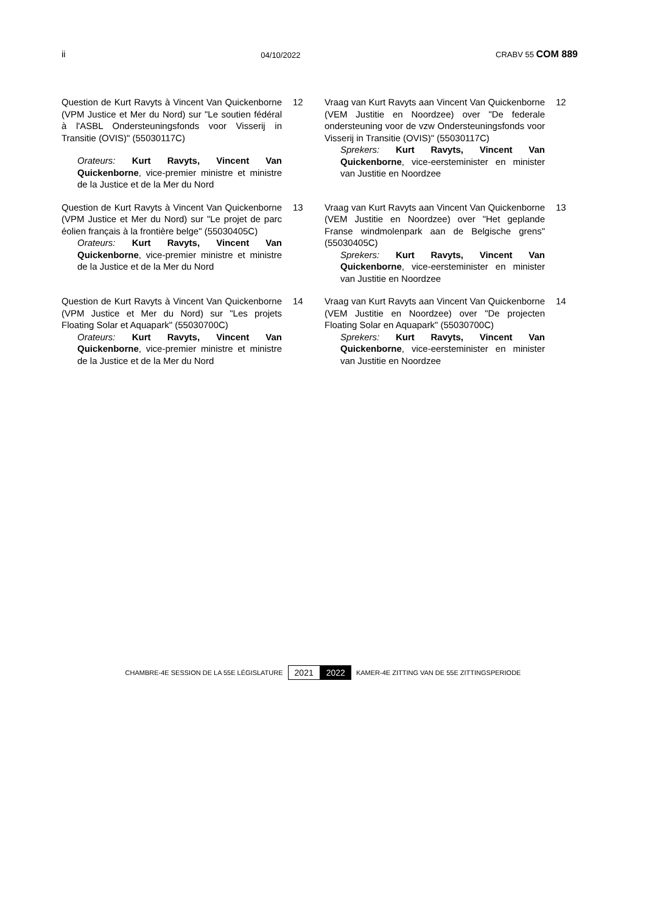ii 04/10/2022 CRABV 55 COM 889
Question de Kurt Ravyts à Vincent Van Quickenborne (VPM Justice et Mer du Nord) sur "Le soutien fédéral à l'ASBL Ondersteuningsfonds voor Visserij in Transitie (OVIS)" (55030117C)
Orateurs: Kurt Ravyts, Vincent Van Quickenborne, vice-premier ministre et ministre de la Justice et de la Mer du Nord
12
Vraag van Kurt Ravyts aan Vincent Van Quickenborne (VEM Justitie en Noordzee) over "De federale ondersteuning voor de vzw Ondersteuningsfonds voor Visserij in Transitie (OVIS)" (55030117C)
Sprekers: Kurt Ravyts, Vincent Van Quickenborne, vice-eersteminister en minister van Justitie en Noordzee
12
Question de Kurt Ravyts à Vincent Van Quickenborne (VPM Justice et Mer du Nord) sur "Le projet de parc éolien français à la frontière belge" (55030405C)
Orateurs: Kurt Ravyts, Vincent Van Quickenborne, vice-premier ministre et ministre de la Justice et de la Mer du Nord
13
Vraag van Kurt Ravyts aan Vincent Van Quickenborne (VEM Justitie en Noordzee) over "Het geplande Franse windmolenpark aan de Belgische grens" (55030405C)
Sprekers: Kurt Ravyts, Vincent Van Quickenborne, vice-eersteminister en minister van Justitie en Noordzee
13
Question de Kurt Ravyts à Vincent Van Quickenborne (VPM Justice et Mer du Nord) sur "Les projets Floating Solar et Aquapark" (55030700C)
Orateurs: Kurt Ravyts, Vincent Van Quickenborne, vice-premier ministre et ministre de la Justice et de la Mer du Nord
14
Vraag van Kurt Ravyts aan Vincent Van Quickenborne (VEM Justitie en Noordzee) over "De projecten Floating Solar en Aquapark" (55030700C)
Sprekers: Kurt Ravyts, Vincent Van Quickenborne, vice-eersteminister en minister van Justitie en Noordzee
14
CHAMBRE-4E SESSION DE LA 55E LÉGISLATURE 2021 2022 KAMER-4E ZITTING VAN DE 55E ZITTINGSPERIODE